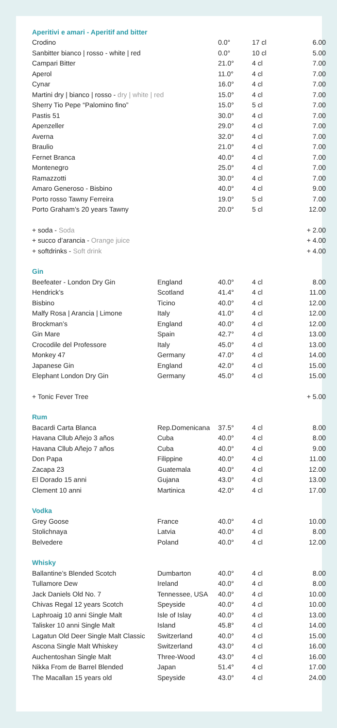| Aperitivi e amari - Aperitif and bitter | | | | |
| Crodino | | 0.0° | 17 cl | 6.00 |
| Sanbitter bianco / rosso - white / red | | 0.0° | 10 cl | 5.00 |
| Campari Bitter | | 21.0° | 4 cl | 7.00 |
| Aperol | | 11.0° | 4 cl | 7.00 |
| Cynar | | 16.0° | 4 cl | 7.00 |
| Martini dry / bianco / rosso - dry / white / red | | 15.0° | 4 cl | 7.00 |
| Sherry Tio Pepe “Palomino fino” | | 15.0° | 5 cl | 7.00 |
| Pastis 51 | | 30.0° | 4 cl | 7.00 |
| Apenzeller | | 29.0° | 4 cl | 7.00 |
| Averna | | 32.0° | 4 cl | 7.00 |
| Braulio | | 21.0° | 4 cl | 7.00 |
| Fernet Branca | | 40.0° | 4 cl | 7.00 |
| Montenegro | | 25.0° | 4 cl | 7.00 |
| Ramazzotti | | 30.0° | 4 cl | 7.00 |
| Amaro Generoso - Bisbino | | 40.0° | 4 cl | 9.00 |
| Porto rosso Tawny Ferreira | | 19.0° | 5 cl | 7.00 |
| Porto Graham’s 20 years Tawny | | 20.0° | 5 cl | 12.00 |
| + soda - Soda | | | | + 2.00 |
| + succo d’arancia - Orange juice | | | | + 4.00 |
| + softdrinks - Soft drink | | | | + 4.00 |
| Gin | | | | |
| Beefeater - London Dry Gin | England | 40.0° | 4 cl | 8.00 |
| Hendrick’s | Scotland | 41.4° | 4 cl | 11.00 |
| Bisbino | Ticino | 40.0° | 4 cl | 12.00 |
| Malfy Rosa / Arancia / Limone | Italy | 41.0° | 4 cl | 12.00 |
| Brockman’s | England | 40.0° | 4 cl | 12.00 |
| Gin Mare | Spain | 42.7° | 4 cl | 13.00 |
| Crocodile del Professore | Italy | 45.0° | 4 cl | 13.00 |
| Monkey 47 | Germany | 47.0° | 4 cl | 14.00 |
| Japanese Gin | England | 42.0° | 4 cl | 15.00 |
| Elephant London Dry Gin | Germany | 45.0° | 4 cl | 15.00 |
| + Tonic Fever Tree | | | | + 5.00 |
| Rum | | | | |
| Bacardi Carta Blanca | Rep.Domenicana | 37.5° | 4 cl | 8.00 |
| Havana Cllub Añejo 3 años | Cuba | 40.0° | 4 cl | 8.00 |
| Havana Cllub Añejo 7 años | Cuba | 40.0° | 4 cl | 9.00 |
| Don Papa | Filippine | 40.0° | 4 cl | 11.00 |
| Zacapa 23 | Guatemala | 40.0° | 4 cl | 12.00 |
| El Dorado 15 anni | Gujana | 43.0° | 4 cl | 13.00 |
| Clement 10 anni | Martinica | 42.0° | 4 cl | 17.00 |
| Vodka | | | | |
| Grey Goose | France | 40.0° | 4 cl | 10.00 |
| Stolichnaya | Latvia | 40.0° | 4 cl | 8.00 |
| Belvedere | Poland | 40.0° | 4 cl | 12.00 |
| Whisky | | | | |
| Ballantine’s Blended Scotch | Dumbarton | 40.0° | 4 cl | 8.00 |
| Tullamore Dew | Ireland | 40.0° | 4 cl | 8.00 |
| Jack Daniels Old No. 7 | Tennessee, USA | 40.0° | 4 cl | 10.00 |
| Chivas Regal 12 years Scotch | Speyside | 40.0° | 4 cl | 10.00 |
| Laphroaig 10 anni Single Malt | Isle of Islay | 40.0° | 4 cl | 13.00 |
| Talisker 10 anni Single Malt | Island | 45.8° | 4 cl | 14.00 |
| Lagatun Old Deer Single Malt Classic | Switzerland | 40.0° | 4 cl | 15.00 |
| Ascona Single Malt Whiskey | Switzerland | 43.0° | 4 cl | 16.00 |
| Auchentoshan Single Malt | Three-Wood | 43.0° | 4 cl | 16.00 |
| Nikka From de Barrel Blended | Japan | 51.4° | 4 cl | 17.00 |
| The Macallan 15 years old | Speyside | 43.0° | 4 cl | 24.00 |